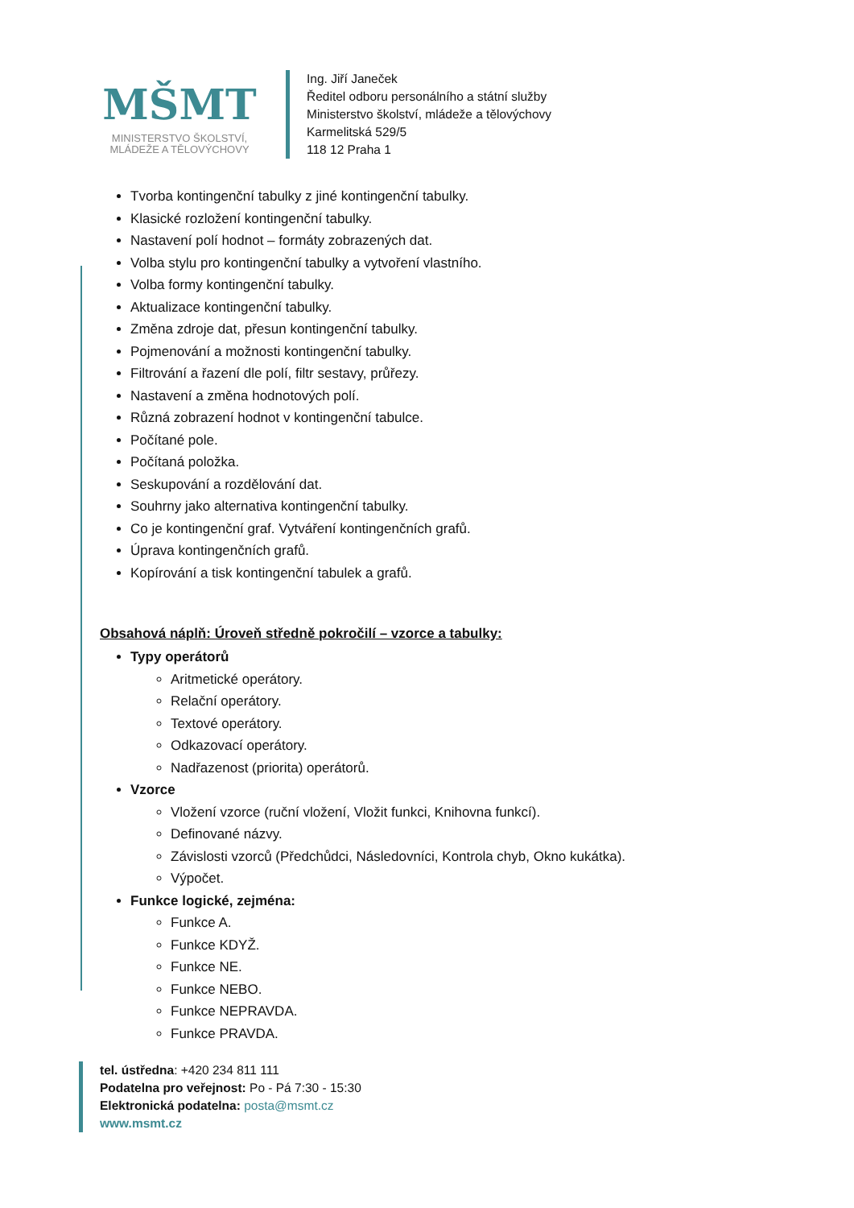MŠMT
MINISTERSTVO ŠKOLSTVÍ,
MLÁDEŽE A TĚLOVÝCHOVY
Ing. Jiří Janeček
Ředitel odboru personálního a státní služby
Ministerstvo školství, mládeže a tělovýchovy
Karmelitská 529/5
118 12 Praha 1
Tvorba kontingenční tabulky z jiné kontingenční tabulky.
Klasické rozložení kontingenční tabulky.
Nastavení polí hodnot – formáty zobrazených dat.
Volba stylu pro kontingenční tabulky a vytvoření vlastního.
Volba formy kontingenční tabulky.
Aktualizace kontingenční tabulky.
Změna zdroje dat, přesun kontingenční tabulky.
Pojmenování a možnosti kontingenční tabulky.
Filtrování a řazení dle polí, filtr sestavy, průřezy.
Nastavení a změna hodnotových polí.
Různá zobrazení hodnot v kontingenční tabulce.
Počítané pole.
Počítaná položka.
Seskupování a rozdělování dat.
Souhrny jako alternativa kontingenční tabulky.
Co je kontingenční graf. Vytváření kontingenčních grafů.
Úprava kontingenčních grafů.
Kopírování a tisk kontingenční tabulek a grafů.
Obsahová náplň: Úroveň středně pokročilí – vzorce a tabulky:
Typy operátorů
Aritmetické operátory.
Relační operátory.
Textové operátory.
Odkazovací operátory.
Nadřazenost (priorita) operátorů.
Vzorce
Vložení vzorce (ruční vložení, Vložit funkci, Knihovna funkcí).
Definované názvy.
Závislosti vzorců (Předchůdci, Následovníci, Kontrola chyb, Okno kukátka).
Výpočet.
Funkce logické, zejména:
Funkce A.
Funkce KDYŽ.
Funkce NE.
Funkce NEBO.
Funkce NEPRAVDA.
Funkce PRAVDA.
tel. ústředna: +420 234 811 111
Podatelna pro veřejnost: Po - Pá 7:30 - 15:30
Elektronická podatelna: posta@msmt.cz
www.msmt.cz